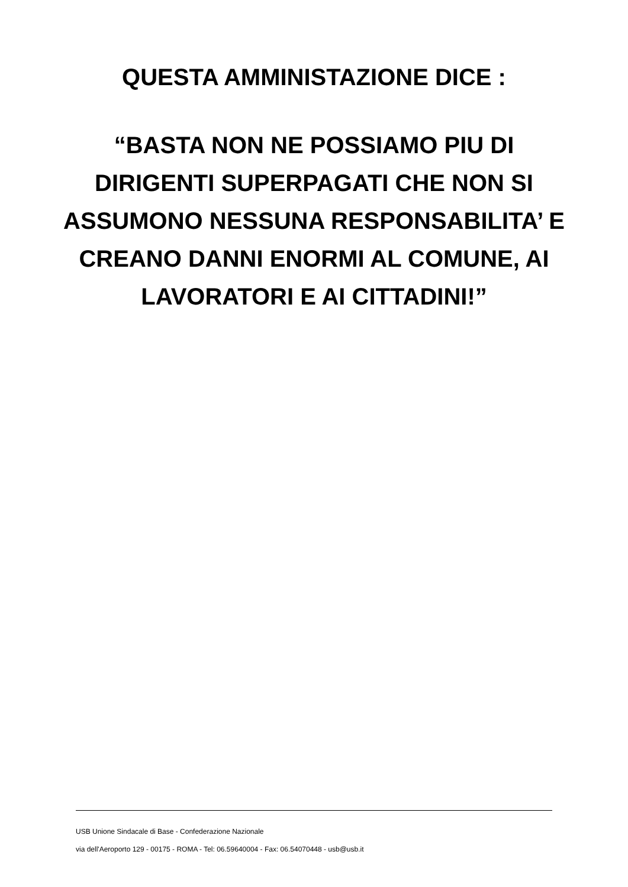QUESTA AMMINISTAZIONE DICE :
“BASTA NON NE POSSIAMO PIU DI DIRIGENTI SUPERPAGATI CHE NON SI ASSUMONO NESSUNA RESPONSABILITA’ E CREANO DANNI ENORMI AL COMUNE, AI LAVORATORI E AI CITTADINI!”
USB Unione Sindacale di Base - Confederazione Nazionale
via dell'Aeroporto 129 - 00175 - ROMA - Tel: 06.59640004 - Fax: 06.54070448 - usb@usb.it